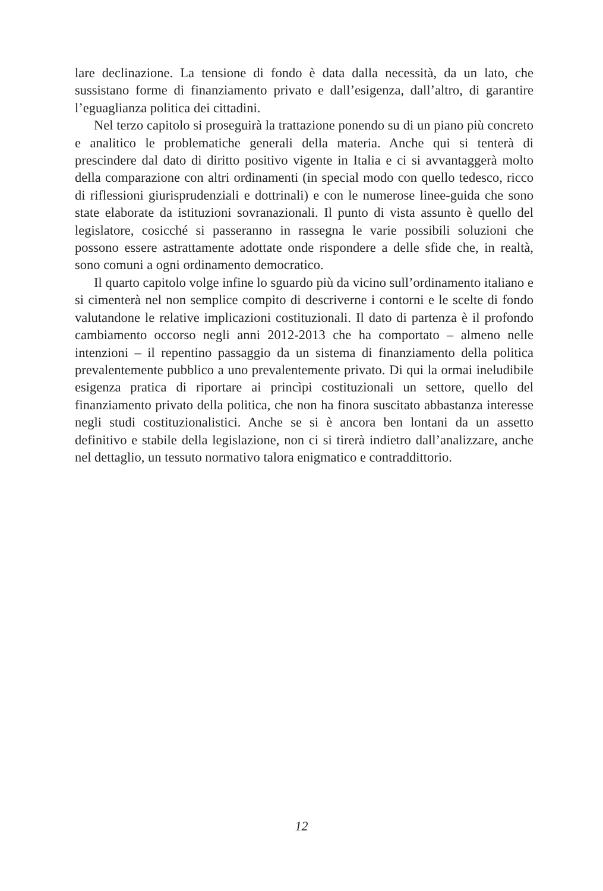lare declinazione. La tensione di fondo è data dalla necessità, da un lato, che sussistano forme di finanziamento privato e dall’esigenza, dall’altro, di garantire l’eguaglianza politica dei cittadini.
Nel terzo capitolo si proseguirà la trattazione ponendo su di un piano più concreto e analitico le problematiche generali della materia. Anche qui si tenterà di prescindere dal dato di diritto positivo vigente in Italia e ci si avvantaggerà molto della comparazione con altri ordinamenti (in special modo con quello tedesco, ricco di riflessioni giurisprudenziali e dottrinali) e con le numerose linee-guida che sono state elaborate da istituzioni sovranazionali. Il punto di vista assunto è quello del legislatore, cosicché si passeranno in rassegna le varie possibili soluzioni che possono essere astrattamente adottate onde rispondere a delle sfide che, in realtà, sono comuni a ogni ordinamento democratico.
Il quarto capitolo volge infine lo sguardo più da vicino sull’ordinamento italiano e si cimenterà nel non semplice compito di descriverne i contorni e le scelte di fondo valutandone le relative implicazioni costituzionali. Il dato di partenza è il profondo cambiamento occorso negli anni 2012-2013 che ha comportato – almeno nelle intenzioni – il repentino passaggio da un sistema di finanziamento della politica prevalentemente pubblico a uno prevalentemente privato. Di qui la ormai ineludibile esigenza pratica di riportare ai princìpi costituzionali un settore, quello del finanziamento privato della politica, che non ha finora suscitato abbastanza interesse negli studi costituzionalistici. Anche se si è ancora ben lontani da un assetto definitivo e stabile della legislazione, non ci si tirerà indietro dall’analizzare, anche nel dettaglio, un tessuto normativo talora enigmatico e contraddittorio.
12